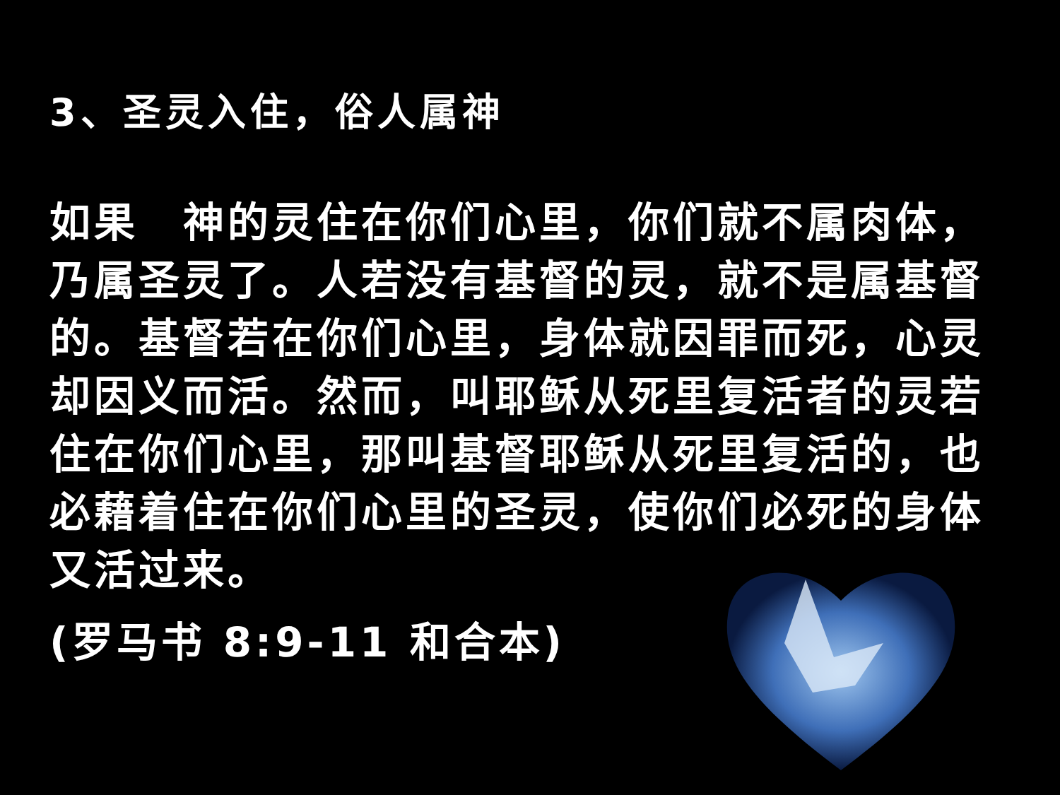3、圣灵入住，俗人属神
如果　神的灵住在你们心里，你们就不属肉体，乃属圣灵了。人若没有基督的灵，就不是属基督的。基督若在你们心里，身体就因罪而死，心灵却因义而活。然而，叫耶稣从死里复活者的灵若住在你们心里，那叫基督耶稣从死里复活的，也必藉着住在你们心里的圣灵，使你们必死的身体又活过来。
(罗马书 8:9-11 和合本)